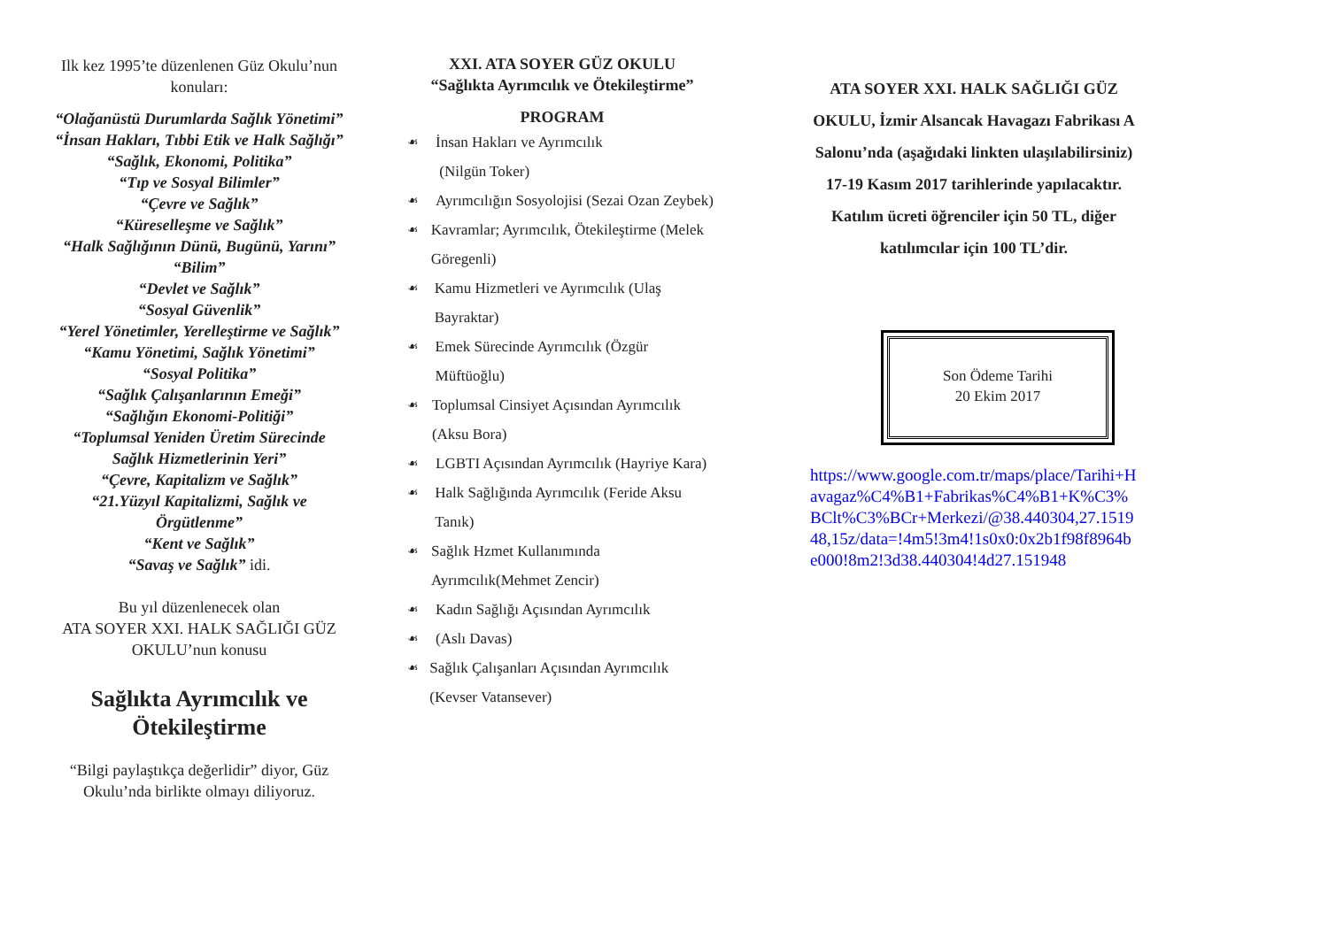Ilk kez 1995’te düzenlenen Güz Okulu’nun konuları:
“Olağanüstü Durumlarda Sağlık Yönetimi”
“İnsan Hakları, Tıbbi Etik ve Halk Sağlığı”
“Sağlık, Ekonomi, Politika”
“Tıp ve Sosyal Bilimler”
“Çevre ve Sağlık”
“Küreselleşme ve Sağlık”
“Halk Sağlığının Dünü, Bugünü, Yarını”
“Bilim”
“Devlet ve Sağlık”
“Sosyal Güvenlik”
“Yerel Yönetimler, Yerelleştirme ve Sağlık”
“Kamu Yönetimi, Sağlık Yönetimi”
“Sosyal Politika”
“Sağlık Çalışanlarının Emeği”
“Sağlığın Ekonomi-Politiği”
“Toplumsal Yeniden Üretim Sürecinde Sağlık Hizmetlerinin Yeri”
“Çevre, Kapitalizm ve Sağlık”
“21.Yüzyıl Kapitalizmi, Sağlık ve Örgütlenme”
“Kent ve Sağlık”
“Savaş ve Sağlık” idi.
Bu yıl düzenlenecek olan
ATA SOYER XXI. HALK SAĞLIĞI GÜZ OKULU’nun konusu
Sağlıkta Ayrımcılık ve Ötekileştirme
“Bilgi paylaştıkça değerlidir” diyor, Güz Okulu’nda birlikte olmayı diliyoruz.
XXI. ATA SOYER GÜZ OKULU
“Sağlıkta Ayrımcılık ve Ötekileştirme”
PROGRAM
☙ İnsan Hakları ve Ayrımcılık
(Nilgün Toker)
☙ Ayrımcılığın Sosyolojisi (Sezai Ozan Zeybek)
☙ Kavramlar; Ayrımcılık, Ötekileştirme (Melek Göregenli)
☙ Kamu Hizmetleri ve Ayrımcılık (Ulaş Bayraktar)
☙ Emek Sürecinde Ayrımcılık (Özgür Müftüoğlu)
☙ Toplumsal Cinsiyet Açısından Ayrımcılık (Aksu Bora)
☙ LGBTI Açısından Ayrımcılık (Hayriye Kara)
☙ Halk Sağlığında Ayrımcılık (Feride Aksu Tanık)
☙ Sağlık Hzmet Kullanımında Ayrımcılık(Mehmet Zencir)
☙ Kadın Sağlığı Açısından Ayrımcılık
☙ (Aslı Davas)
☙ Sağlık Çalışanları Açısından Ayrımcılık (Kevser Vatansever)
ATA SOYER XXI. HALK SAĞLIĞI GÜZ OKULU, İzmir Alsancak Havagazı Fabrikası A Salonu’nda (aşağıdaki linkten ulaşılabilirsiniz) 17-19 Kasım 2017 tarihlerinde yapılacaktır. Katılım ücreti öğrenciler için 50 TL, diğer katılımcılar için 100 TL’dir.
Son Ödeme Tarihi
20 Ekim 2017
https://www.google.com.tr/maps/place/Tarihi+Havagaz%C4%B1+Fabrikas%C4%B1+K%C3%BClt%C3%BCr+Merkezi/@38.440304,27.151948,15z/data=!4m5!3m4!1s0x0:0x2b1f98f8964be000!8m2!3d38.440304!4d27.151948